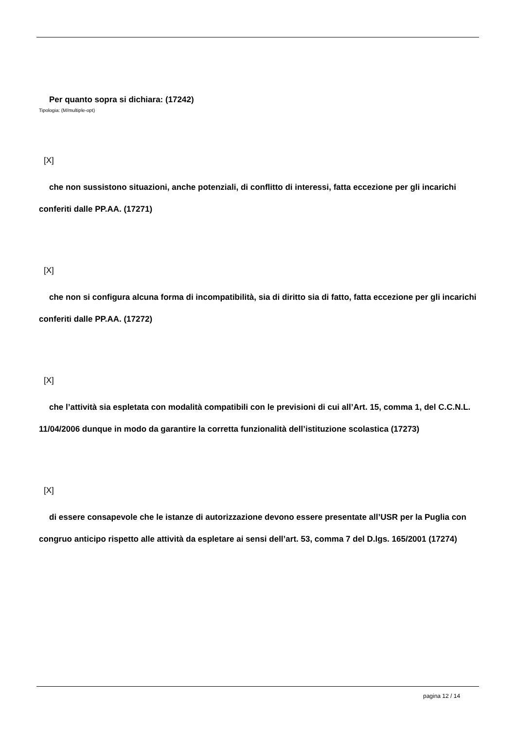Per quanto sopra si dichiara: (17242)
Tipologia: (M/multiple-opt)
[X]
che non sussistono situazioni, anche potenziali, di conflitto di interessi, fatta eccezione per gli incarichi conferiti dalle PP.AA. (17271)
[X]
che non si configura alcuna forma di incompatibilità, sia di diritto sia di fatto, fatta eccezione per gli incarichi conferiti dalle PP.AA. (17272)
[X]
che l’attività sia espletata con modalità compatibili con le previsioni di cui all’Art. 15, comma 1, del C.C.N.L. 11/04/2006 dunque in modo da garantire la corretta funzionalità dell’istituzione scolastica (17273)
[X]
di essere consapevole che le istanze di autorizzazione devono essere presentate all’USR per la Puglia con congruo anticipo rispetto alle attività da espletare ai sensi dell’art. 53, comma 7 del D.lgs. 165/2001 (17274)
pagina 12 / 14